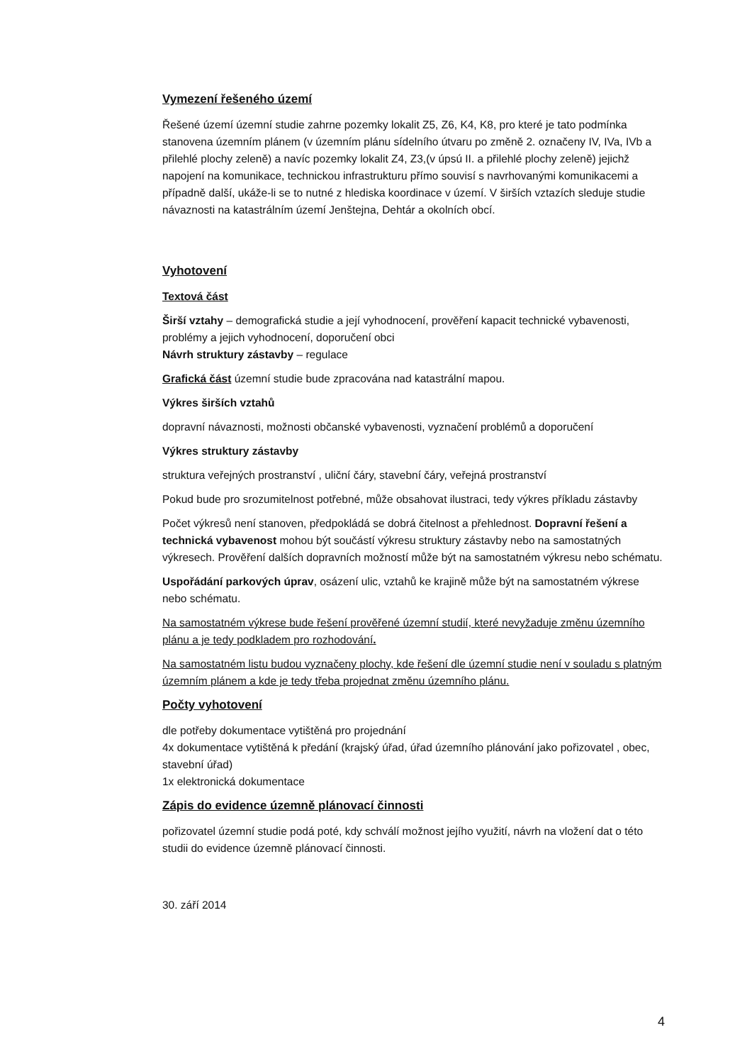Vymezení řešeného území
Řešené území územní studie zahrne pozemky lokalit Z5, Z6, K4, K8, pro které je tato podmínka stanovena územním plánem (v územním plánu sídelního útvaru po změně 2. označeny IV, IVa, IVb a přilehlé plochy zeleně) a navíc pozemky lokalit Z4, Z3,(v úpsú II. a přilehlé plochy zeleně) jejichž napojení na komunikace, technickou infrastrukturu přímo souvisí s navrhovanými komunikacemi a případně další, ukáže-li se to nutné z hlediska koordinace v území. V širších vztazích sleduje studie návaznosti na katastrálním území Jenštejna, Dehtár a okolních obcí.
Vyhotovení
Textová část
Širší vztahy – demografická studie a její vyhodnocení, prověření kapacit technické vybavenosti, problémy a jejich vyhodnocení, doporučení obci
Návrh struktury zástavby – regulace
Grafická část územní studie bude zpracována nad katastrální mapou.
Výkres širších vztahů
dopravní návaznosti, možnosti občanské vybavenosti, vyznačení problémů a doporučení
Výkres struktury zástavby
struktura veřejných prostranství , uliční čáry, stavební čáry, veřejná prostranství
Pokud bude pro srozumitelnost potřebné, může obsahovat ilustraci, tedy výkres příkladu zástavby
Počet výkresů není stanoven, předpokládá se dobrá čitelnost a přehlednost. Dopravní řešení a technická vybavenost mohou být součástí výkresu struktury zástavby nebo na samostatných výkresech. Prověření dalších dopravních možností může být na samostatném výkresu nebo schématu.
Uspořádání parkových úprav, osázení ulic, vztahů ke krajině může být na samostatném výkrese nebo schématu.
Na samostatném výkrese bude řešení prověřené územní studií, které nevyžaduje změnu územního plánu a je tedy podkladem pro rozhodování.
Na samostatném listu budou vyznačeny plochy, kde řešení dle územní studie není v souladu s platným územním plánem a kde je tedy třeba projednat změnu územního plánu.
Počty vyhotovení
dle potřeby dokumentace vytištěná pro projednání
4x dokumentace vytištěná k předání (krajský úřad, úřad územního plánování jako pořizovatel , obec, stavební úřad)
1x elektronická dokumentace
Zápis do evidence územně plánovací činnosti
pořizovatel územní studie podá poté, kdy schválí možnost jejího využití, návrh na vložení dat o této studii do evidence územně plánovací činnosti.
30. září 2014
4